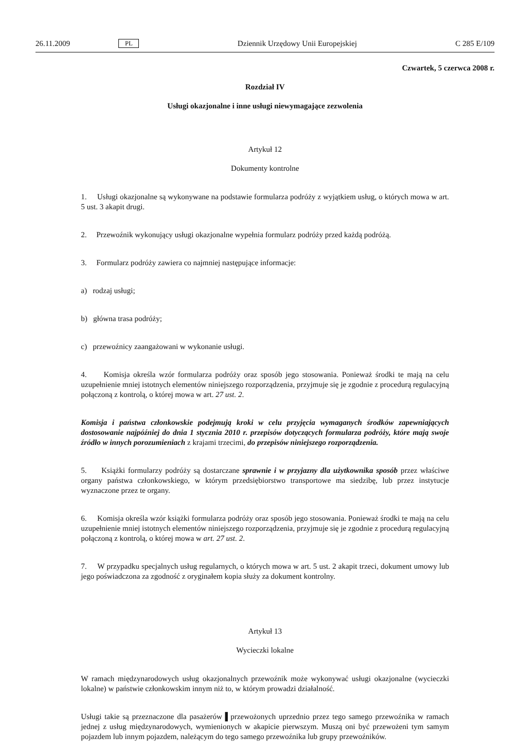26.11.2009 PL Dziennik Urzędowy Unii Europejskiej C 285 E/109
Czwartek, 5 czerwca 2008 r.
Rozdział IV
Usługi okazjonalne i inne usługi niewymagające zezwolenia
Artykuł 12
Dokumenty kontrolne
1. Usługi okazjonalne są wykonywane na podstawie formularza podróży z wyjątkiem usług, o których mowa w art. 5 ust. 3 akapit drugi.
2. Przewoźnik wykonujący usługi okazjonalne wypełnia formularz podróży przed każdą podróżą.
3. Formularz podróży zawiera co najmniej następujące informacje:
a) rodzaj usługi;
b) główna trasa podróży;
c) przewoźnicy zaangażowani w wykonanie usługi.
4. Komisja określa wzór formularza podróży oraz sposób jego stosowania. Ponieważ środki te mają na celu uzupełnienie mniej istotnych elementów niniejszego rozporządzenia, przyjmuje się je zgodnie z procedurą regulacyjną połączoną z kontrolą, o której mowa w art. 27 ust. 2.
Komisja i państwa członkowskie podejmują kroki w celu przyjęcia wymaganych środków zapewniających dostosowanie najpóźniej do dnia 1 stycznia 2010 r. przepisów dotyczących formularza podróży, które mają swoje źródło w innych porozumieniach z krajami trzecimi, do przepisów niniejszego rozporządzenia.
5. Książki formularzy podróży są dostarczane sprawnie i w przyjazny dla użytkownika sposób przez właściwe organy państwa członkowskiego, w którym przedsiębiorstwo transportowe ma siedzibę, lub przez instytucje wyznaczone przez te organy.
6. Komisja określa wzór książki formularza podróży oraz sposób jego stosowania. Ponieważ środki te mają na celu uzupełnienie mniej istotnych elementów niniejszego rozporządzenia, przyjmuje się je zgodnie z procedurą regulacyjną połączoną z kontrolą, o której mowa w art. 27 ust. 2.
7. W przypadku specjalnych usług regularnych, o których mowa w art. 5 ust. 2 akapit trzeci, dokument umowy lub jego poświadczona za zgodność z oryginałem kopia służy za dokument kontrolny.
Artykuł 13
Wycieczki lokalne
W ramach międzynarodowych usług okazjonalnych przewoźnik może wykonywać usługi okazjonalne (wycieczki lokalne) w państwie członkowskim innym niż to, w którym prowadzi działalność.
Usługi takie są przeznaczone dla pasażerów ▌przewożonych uprzednio przez tego samego przewoźnika w ramach jednej z usług międzynarodowych, wymienionych w akapicie pierwszym. Muszą oni być przewożeni tym samym pojazdem lub innym pojazdem, należącym do tego samego przewoźnika lub grupy przewoźników.